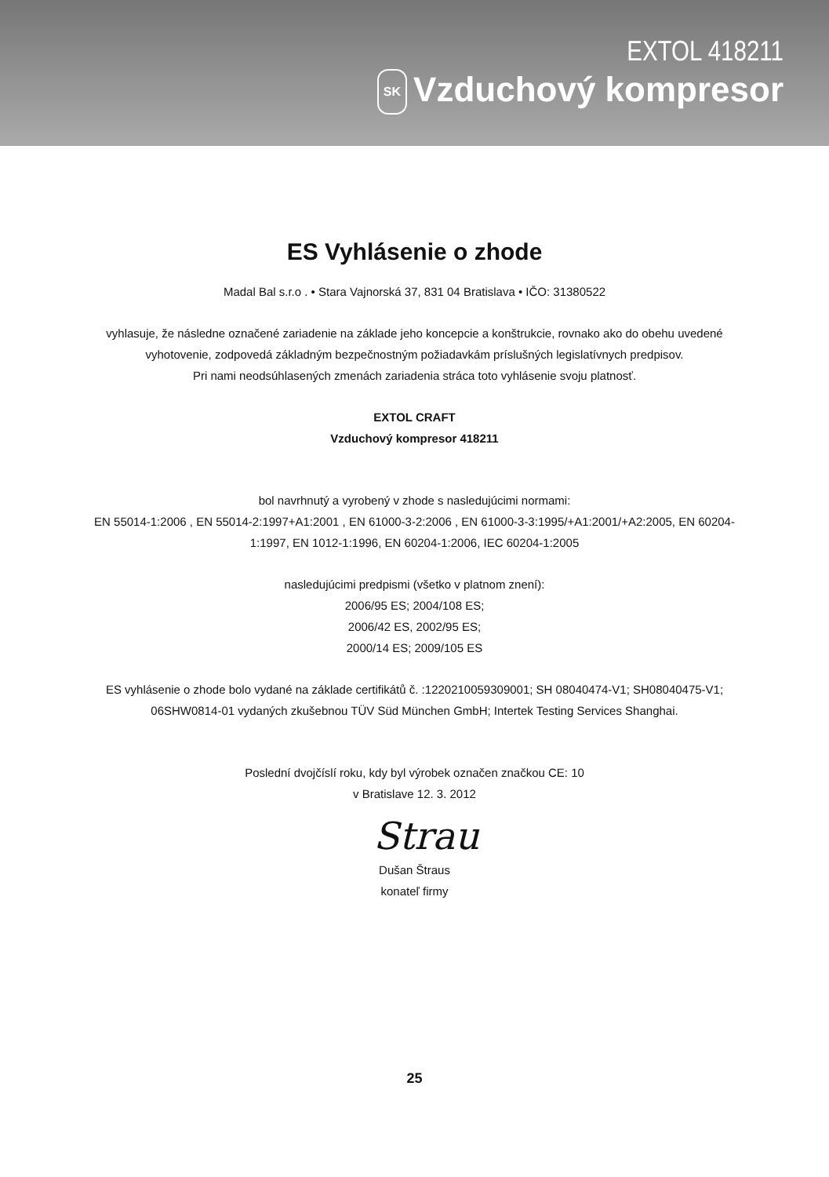EXTOL 418211
SK Vzduchový kompresor
ES Vyhlásenie o zhode
Madal Bal s.r.o . • Stara Vajnorská 37, 831 04 Bratislava • IČO: 31380522
vyhlasuje, že následne označené zariadenie na základe jeho koncepcie a konštrukcie, rovnako ako do obehu uvedené
vyhotovenie, zodpovedá základným bezpečnostným požiadavkám príslušných legislatívnych predpisov.
Pri nami neodsúhlasených zmenách zariadenia stráca toto vyhlásenie svoju platnosť.
EXTOL CRAFT
Vzduchový kompresor 418211
bol navrhnutý a vyrobený v zhode s nasledujúcimi normami:
EN 55014-1:2006 , EN 55014-2:1997+A1:2001 , EN 61000-3-2:2006 , EN 61000-3-3:1995/+A1:2001/+A2:2005, EN 60204-
1:1997, EN 1012-1:1996, EN 60204-1:2006, IEC 60204-1:2005
nasledujúcimi predpismi (všetko v platnom znení):
2006/95 ES; 2004/108 ES;
2006/42 ES, 2002/95 ES;
2000/14 ES; 2009/105 ES
ES vyhlásenie o zhode bolo vydané na základe certifikátů č. :1220210059309001; SH 08040474-V1; SH08040475-V1;
06SHW0814-01 vydaných zkušebnou TÜV Süd München GmbH; Intertek Testing Services Shanghai.
Poslední dvojčíslí roku, kdy byl výrobek označen značkou CE: 10
v Bratislave 12. 3. 2012
Strau
Dušan Štraus
konateľ firmy
25